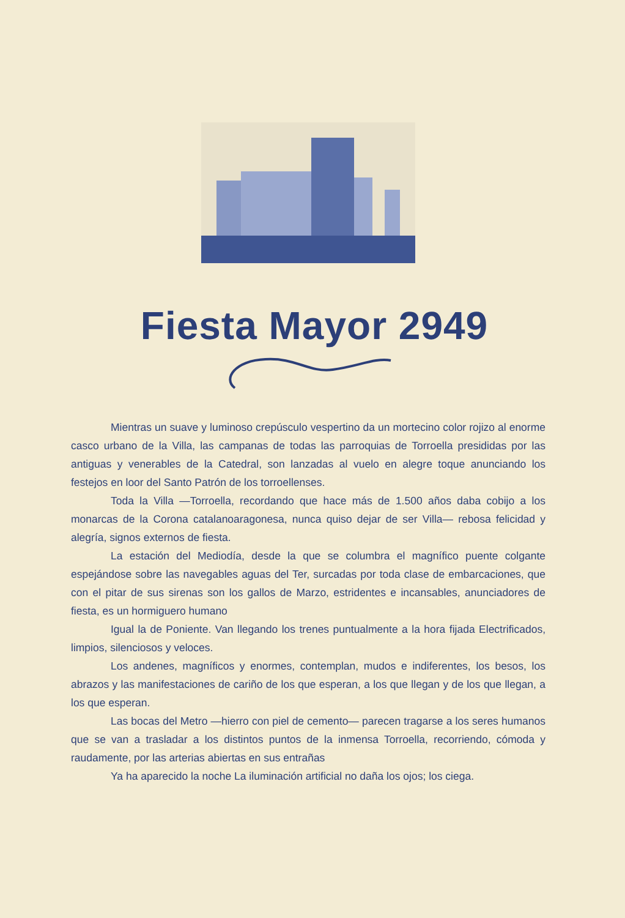Fiesta Mayor 2949
Mientras un suave y luminoso crepúsculo vespertino da un mortecino color rojizo al enorme casco urbano de la Villa, las campanas de todas las parroquias de Torroella presididas por las antiguas y venerables de la Catedral, son lanzadas al vuelo en alegre toque anunciando los festejos en loor del Santo Patrón de los torroellenses.
Toda la Villa —Torroella, recordando que hace más de 1.500 años daba cobijo a los monarcas de la Corona catalanoaragonesa, nunca quiso dejar de ser Villa— rebosa felicidad y alegría, signos externos de fiesta.
La estación del Mediodía, desde la que se columbra el magnífico puente colgante espejándose sobre las navegables aguas del Ter, surcadas por toda clase de embarcaciones, que con el pitar de sus sirenas son los gallos de Marzo, estridentes e incansables, anunciadores de fiesta, es un hormiguero humano
Igual la de Poniente. Van llegando los trenes puntualmente a la hora fijada Electrificados, limpios, silenciosos y veloces.
Los andenes, magníficos y enormes, contemplan, mudos e indiferentes, los besos, los abrazos y las manifestaciones de cariño de los que esperan, a los que llegan y de los que llegan, a los que esperan.
Las bocas del Metro —hierro con piel de cemento— parecen tragarse a los seres humanos que se van a trasladar a los distintos puntos de la inmensa Torroella, recorriendo, cómoda y raudamente, por las arterias abiertas en sus entrañas
Ya ha aparecido la noche La iluminación artificial no daña los ojos; los ciega.